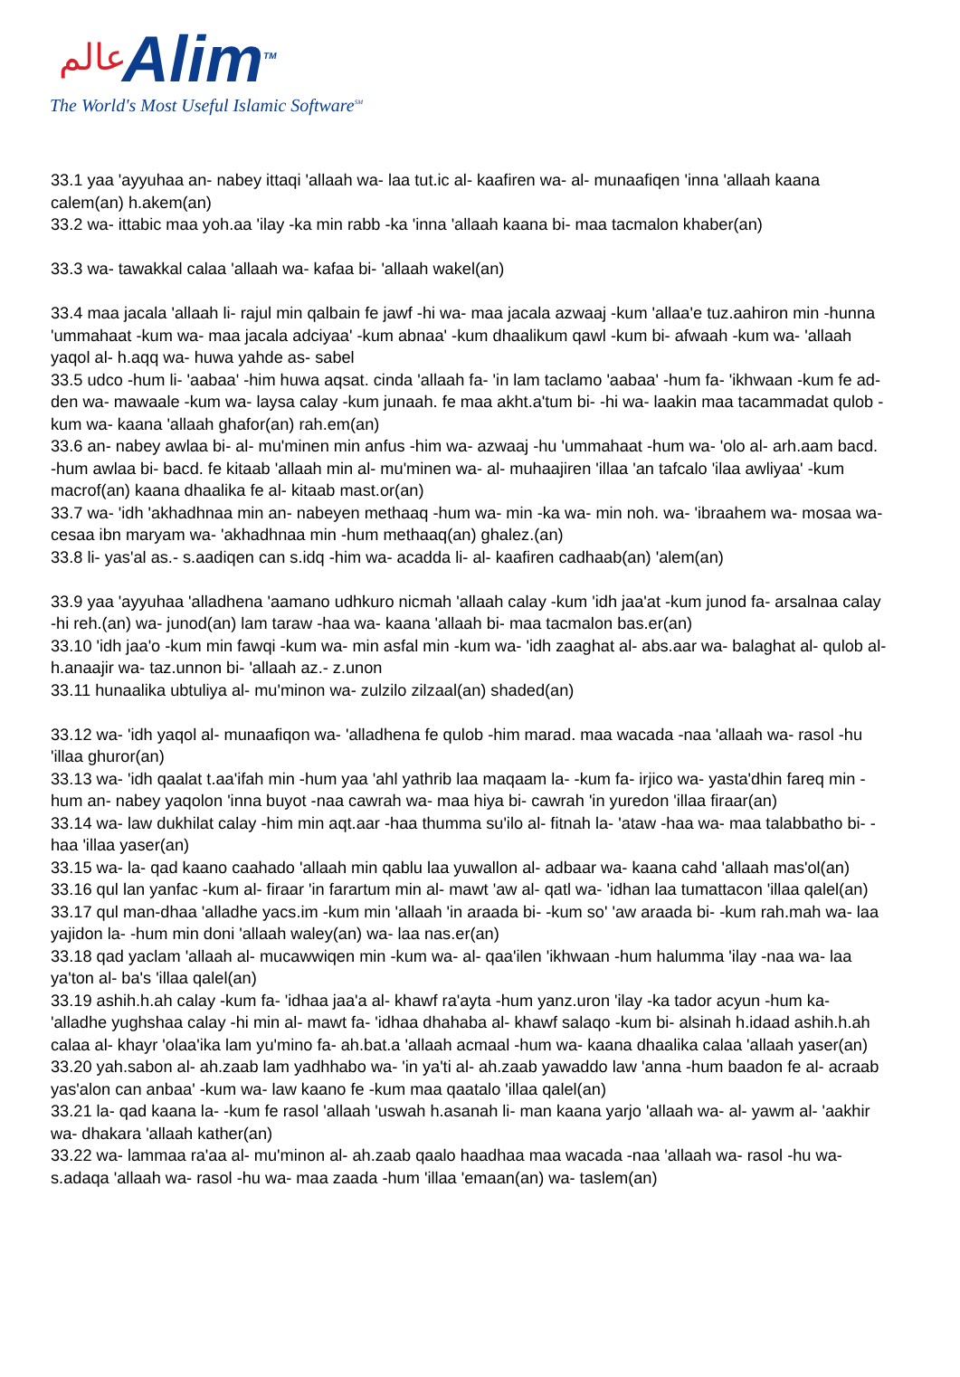عالم
Alim<sup>TM</sup>
The World's Most Useful Islamic Software<sup>SM</sup>
33.1 yaa 'ayyuhaa an- nabey ittaqi 'allaah wa- laa tut.ic al- kaafiren wa- al- munaafiqen 'inna 'allaah kaana calem(an) h.akem(an)
33.2 wa- ittabic maa yoh.aa 'ilay -ka min rabb -ka 'inna 'allaah kaana bi- maa tacmalon khaber(an)
33.3 wa- tawakkal calaa 'allaah wa- kafaa bi- 'allaah wakel(an)
33.4 maa jacala 'allaah li- rajul min qalbain fe jawf -hi wa- maa jacala azwaaj -kum 'allaa'e tuz.aahiron min -hunna 'ummahaat -kum wa- maa jacala adciyaa' -kum abnaa' -kum dhaalikum qawl -kum bi- afwaah -kum wa- 'allaah yaqol al- h.aqq wa- huwa yahde as- sabel
33.5 udco -hum li- 'aabaa' -him huwa aqsat. cinda 'allaah fa- 'in lam taclamo 'aabaa' -hum fa- 'ikhwaan -kum fe ad- den wa- mawaale -kum wa- laysa calay -kum junaah. fe maa akht.a'tum bi- -hi wa- laakin maa tacammadat qulob -kum wa- kaana 'allaah ghafor(an) rah.em(an)
33.6 an- nabey awlaa bi- al- mu'minen min anfus -him wa- azwaaj -hu 'ummahaat -hum wa- 'olo al- arh.aam bacd. -hum awlaa bi- bacd. fe kitaab 'allaah min al- mu'minen wa- al- muhaajiren 'illaa 'an tafcalo 'ilaa awliyaa' -kum macrof(an) kaana dhaalika fe al- kitaab mast.or(an)
33.7 wa- 'idh 'akhadhnaa min an- nabeyen methaaq -hum wa- min -ka wa- min noh. wa- 'ibraahem wa- mosaa wa- cesaa ibn maryam wa- 'akhadhnaa min -hum methaaq(an) ghalez.(an)
33.8 li- yas'al as.- s.aadiqen can s.idq -him wa- acadda li- al- kaafiren cadhaab(an) 'alem(an)
33.9 yaa 'ayyuhaa 'alladhena 'aamano udhkuro nicmah 'allaah calay -kum 'idh jaa'at -kum junod fa- arsalnaa calay -hi reh.(an) wa- junod(an) lam taraw -haa wa- kaana 'allaah bi- maa tacmalon bas.er(an)
33.10 'idh jaa'o -kum min fawqi -kum wa- min asfal min -kum wa- 'idh zaaghat al- abs.aar wa- balaghat al- qulob al- h.anaajir wa- taz.unnon bi- 'allaah az.- z.unon
33.11 hunaalika ubtuliya al- mu'minon wa- zulzilo zilzaal(an) shaded(an)
33.12 wa- 'idh yaqol al- munaafiqon wa- 'alladhena fe qulob -him marad. maa wacada -naa 'allaah wa- rasol -hu 'illaa ghuror(an)
33.13 wa- 'idh qaalat t.aa'ifah min -hum yaa 'ahl yathrib laa maqaam la- -kum fa- irjico wa- yasta'dhin fareq min -hum an- nabey yaqolon 'inna buyot -naa cawrah wa- maa hiya bi- cawrah 'in yuredon 'illaa firaar(an)
33.14 wa- law dukhilat calay -him min aqt.aar -haa thumma su'ilo al- fitnah la- 'ataw -haa wa- maa talabbatho bi- -haa 'illaa yaser(an)
33.15 wa- la- qad kaano caahado 'allaah min qablu laa yuwallon al- adbaar wa- kaana cahd 'allaah mas'ol(an)
33.16 qul lan yanfac -kum al- firaar 'in farartum min al- mawt 'aw al- qatl wa- 'idhan laa tumattacon 'illaa qalel(an)
33.17 qul man-dhaa 'alladhe yacs.im -kum min 'allaah 'in araada bi- -kum so' 'aw araada bi- -kum rah.mah wa- laa yajidon la- -hum min doni 'allaah waley(an) wa- laa nas.er(an)
33.18 qad yaclam 'allaah al- mucawwiqen min -kum wa- al- qaa'ilen 'ikhwaan -hum halumma 'ilay -naa wa- laa ya'ton al- ba's 'illaa qalel(an)
33.19 ashih.h.ah calay -kum fa- 'idhaa jaa'a al- khawf ra'ayta -hum yanz.uron 'ilay -ka tador acyun -hum ka- 'alladhe yughshaa calay -hi min al- mawt fa- 'idhaa dhahaba al- khawf salaqo -kum bi- alsinah h.idaad ashih.h.ah calaa al- khayr 'olaa'ika lam yu'mino fa- ah.bat.a 'allaah acmaal -hum wa- kaana dhaalika calaa 'allaah yaser(an)
33.20 yah.sabon al- ah.zaab lam yadhhabo wa- 'in ya'ti al- ah.zaab yawaddo law 'anna -hum baadon fe al- acraab yas'alon can anbaa' -kum wa- law kaano fe -kum maa qaatalo 'illaa qalel(an)
33.21 la- qad kaana la- -kum fe rasol 'allaah 'uswah h.asanah li- man kaana yarjo 'allaah wa- al- yawm al- 'aakhir wa- dhakara 'allaah kather(an)
33.22 wa- lammaa ra'aa al- mu'minon al- ah.zaab qaalo haadhaa maa wacada -naa 'allaah wa- rasol -hu wa- s.adaqa 'allaah wa- rasol -hu wa- maa zaada -hum 'illaa 'emaan(an) wa- taslem(an)